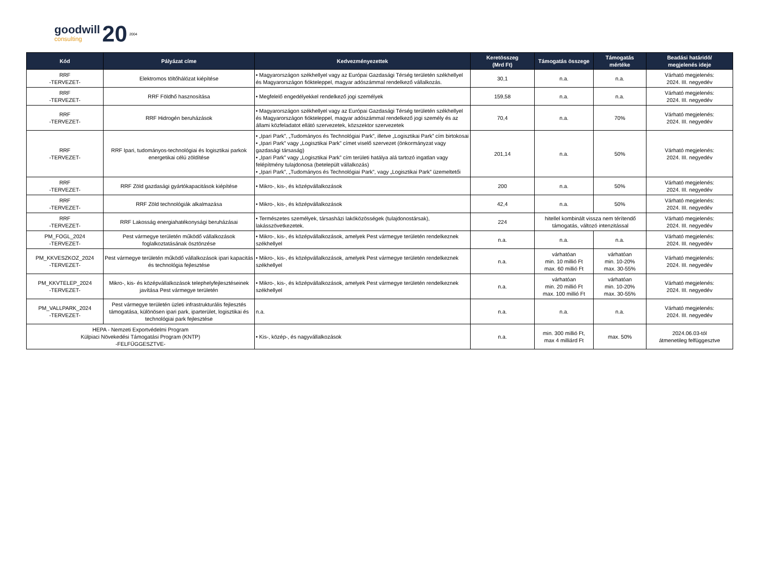goodwill
consulting
20 2004
| Kód | Pályázat címe | Kedvezményezettek | Keretösszeg (Mrd Ft) | Támogatás összege | Támogatás mértéke | Beadási határidő/ megjelenés ideje |
| --- | --- | --- | --- | --- | --- | --- |
| RRF -TERVEZET- | Elektromos töltőhálózat kiépítése | • Magyarországon székhellyel vagy az Európai Gazdasági Térség területén székhellyel és Magyarországon fiókteleppel, magyar adószámmal rendelkező vállalkozás. | 30,1 | n.a. | n.a. | Várható megjelenés: 2024. III. negyedév |
| RRF -TERVEZET- | RRF Földhő hasznosítása | • Megfelelő engedélyekkel rendelkező jogi személyek | 159,58 | n.a. | n.a. | Várható megjelenés: 2024. III. negyedév |
| RRF -TERVEZET- | RRF Hidrogén beruházások | • Magyarországon székhellyel vagy az Európai Gazdasági Térség területén székhellyel és Magyarországon fiókteleppel, magyar adószámmal rendelkező jogi személy és az állami közfeladatot ellátó szervezetek, közszektor szervezetek | 70,4 | n.a. | 70% | Várható megjelenés: 2024. III. negyedév |
| RRF -TERVEZET- | RRF Ipari, tudományos-technológiai és logisztikai parkok energetikai célú zöldítése | • „Ipari Park”, „Tudományos és Technológiai Park”, illetve „Logisztikai Park” cím birtokosai • „Ipari Park” vagy „Logisztikai Park” címet viselő szervezet (önkormányzat vagy gazdasági társaság) • „Ipari Park” vagy „Logisztikai Park” cím területi hatálya alá tartozó ingatlan vagy felépítmény tulajdonosa (betelepült vállalkozás) • „Ipari Park”, „Tudományos és Technológiai Park”, vagy „Logisztikai Park” üzemeltetői | 201,14 | n.a. | 50% | Várható megjelenés: 2024. III. negyedév |
| RRF -TERVEZET- | RRF Zöld gazdasági gyártókapacitások kiépítése | • Mikro-, kis-, és középvállalkozások | 200 | n.a. | 50% | Várható megjelenés: 2024. III. negyedév |
| RRF -TERVEZET- | RRF Zöld technológiák alkalmazása | • Mikro-, kis-, és középvállalkozások | 42,4 | n.a. | 50% | Várható megjelenés: 2024. III. negyedév |
| RRF -TERVEZET- | RRF Lakosság energiahatékonysági beruházásai | • Természetes személyek, társasházi lakóközösségek (tulajdonostársak), lakásszövetkezetek. | 224 | hitellel kombinált vissza nem térítendő támogatás, változó intenzitással | | Várható megjelenés: 2024. III. negyedév |
| PM_FOGL_2024 -TERVEZET- | Pest vármegye területén működő vállalkozások foglalkoztatásának ösztönzése | • Mikro-, kis-, és középvállalkozások, amelyek Pest vármegye területén rendelkeznek székhellyel | n.a. | n.a. | n.a. | Várható megjelenés: 2024. III. negyedév |
| PM_KKVESZKOZ_2024 -TERVEZET- | Pest vármegye területén működő vállalkozások ipari kapacitás és technológia fejlesztése | • Mikro-, kis-, és középvállalkozások, amelyek Pest vármegye területén rendelkeznek székhellyel | n.a. | várhatóan min. 10 millió Ft max. 60 millió Ft | várhatóan min. 10-20% max. 30-55% | Várható megjelenés: 2024. III. negyedév |
| PM_KKVTELEP_2024 -TERVEZET- | Mikro-, kis- és középvállalkozások telephelyfejlesztéseinek javítása Pest vármegye területén | • Mikro-, kis-, és középvállalkozások, amelyek Pest vármegye területén rendelkeznek székhellyel | n.a. | várhatóan min. 20 millió Ft max. 100 millió Ft | várhatóan min. 10-20% max. 30-55% | Várható megjelenés: 2024. III. negyedév |
| PM_VALLPARK_2024 -TERVEZET- | Pest vármegye területén üzleti infrastrukturális fejlesztés támogatása, különösen ipari park, iparterület, logisztikai és technológiai park fejlesztése | n.a. | n.a. | n.a. | n.a. | Várható megjelenés: 2024. III. negyedév |
| HEPA - Nemzeti Exportvédelmi Program Külpiaci Növekedési Támogatási Program (KNTP) -FELFÜGGESZTVE- | | • Kis-, közép-, és nagyvállalkozások | n.a. | min. 300 millió Ft, max 4 milliárd Ft | max. 50% | 2024.06.03-tól átmenetileg felfüggesztve |